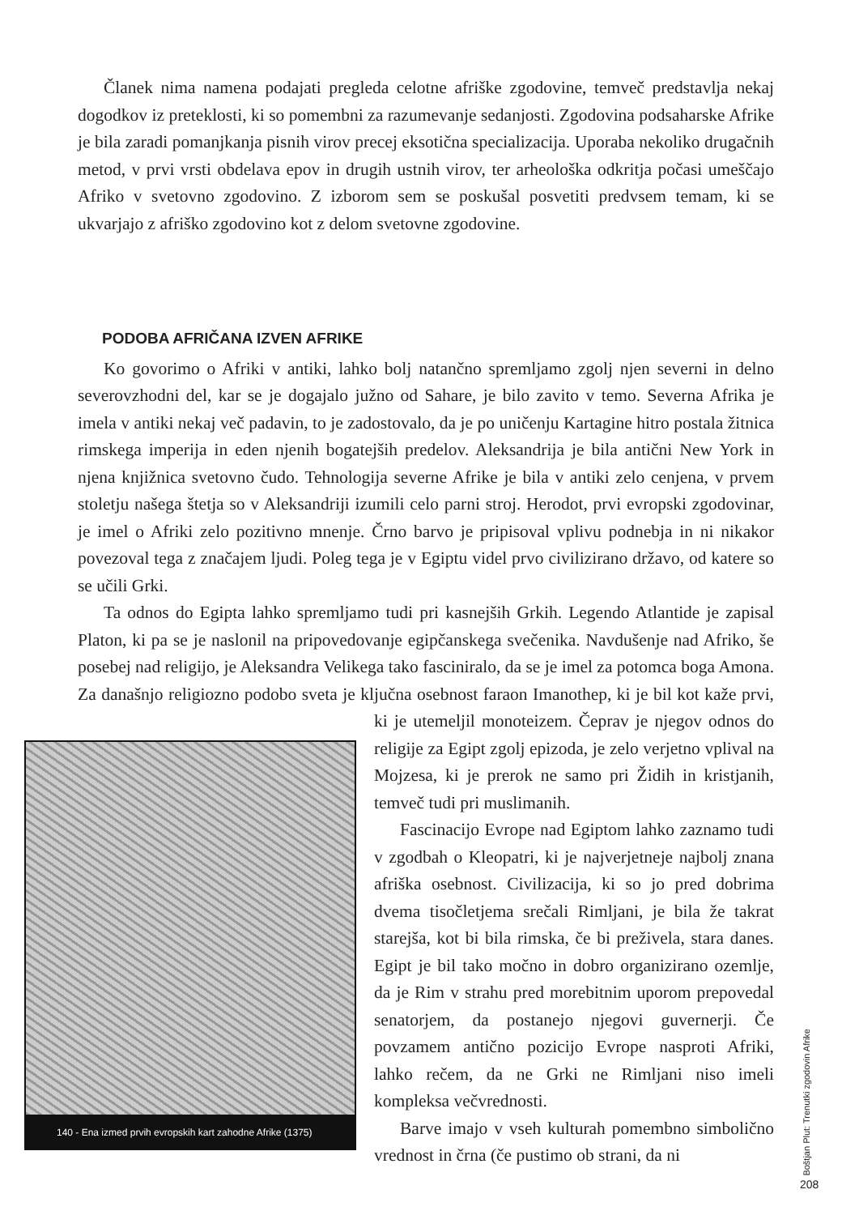Članek nima namena podajati pregleda celotne afriške zgodovine, temveč predstavlja nekaj dogodkov iz preteklosti, ki so pomembni za razumevanje sedanjosti. Zgodovina podsaharske Afrike je bila zaradi pomanjkanja pisnih virov precej eksotična specializacija. Uporaba nekoliko drugačnih metod, v prvi vrsti obdelava epov in drugih ustnih virov, ter arheološka odkritja počasi umeščajo Afriko v svetovno zgodovino. Z izborom sem se poskušal posvetiti predvsem temam, ki se ukvarjajo z afriško zgodovino kot z delom svetovne zgodovine.
PODOBA AFRIČANA IZVEN AFRIKE
Ko govorimo o Afriki v antiki, lahko bolj natančno spremljamo zgolj njen severni in delno severovzhodni del, kar se je dogajalo južno od Sahare, je bilo zavito v temo. Severna Afrika je imela v antiki nekaj več padavin, to je zadostovalo, da je po uničenju Kartagine hitro postala žitnica rimskega imperija in eden njenih bogatejših predelov. Aleksandrija je bila antični New York in njena knjižnica svetovno čudo. Tehnologija severne Afrike je bila v antiki zelo cenjena, v prvem stoletju našega štetja so v Aleksandriji izumili celo parni stroj. Herodot, prvi evropski zgodovinar, je imel o Afriki zelo pozitivno mnenje. Črno barvo je pripisoval vplivu podnebja in ni nikakor povezoval tega z značajem ljudi. Poleg tega je v Egiptu videl prvo civilizirano državo, od katere so se učili Grki.
Ta odnos do Egipta lahko spremljamo tudi pri kasnejših Grkih. Legendo Atlantide je zapisal Platon, ki pa se je naslonil na pripovedovanje egipčanskega svečenika. Navdušenje nad Afriko, še posebej nad religijo, je Aleksandra Velikega tako fasciniralo, da se je imel za potomca boga Amona. Za današnjo religiozno podobo sveta je ključna osebnost faraon 140 - Ena izmed prvih evropskih kart zahodne Afrike (1375) Imanothep, ki je bil kot kaže prvi, ki je utemeljil monoteizem. Čeprav je njegov odnos do religije za Egipt zgolj epizoda, je zelo verjetno vplival na Mojzesa, ki je prerok ne samo pri Židih in kristjanih, temveč tudi pri muslimanih.
Fascinacijo Evrope nad Egiptom lahko zaznamo tudi v zgodbah o Kleopatri, ki je najverjetneje najbolj znana afriška osebnost. Civilizacija, ki so jo pred dobrima dvema tisočletjema srečali Rimljani, je bila že takrat starejša, kot bi bila rimska, če bi preživela, stara danes. Egipt je bil tako močno in dobro organizirano ozemlje, da je Rim v strahu pred morebitnim uporom prepovedal senatorjem, da postanejo njegovi guvernerji. Če povzamem antično pozicijo Evrope nasproti Afriki, lahko rečem, da ne Grki ne Rimljani niso imeli kompleksa večvrednosti.
Barve imajo v vseh kulturah pomembno simbolično vrednost in črna (če pustimo ob strani, da ni
Boštjan Plut: Trenutki zgodovin Afrike
208